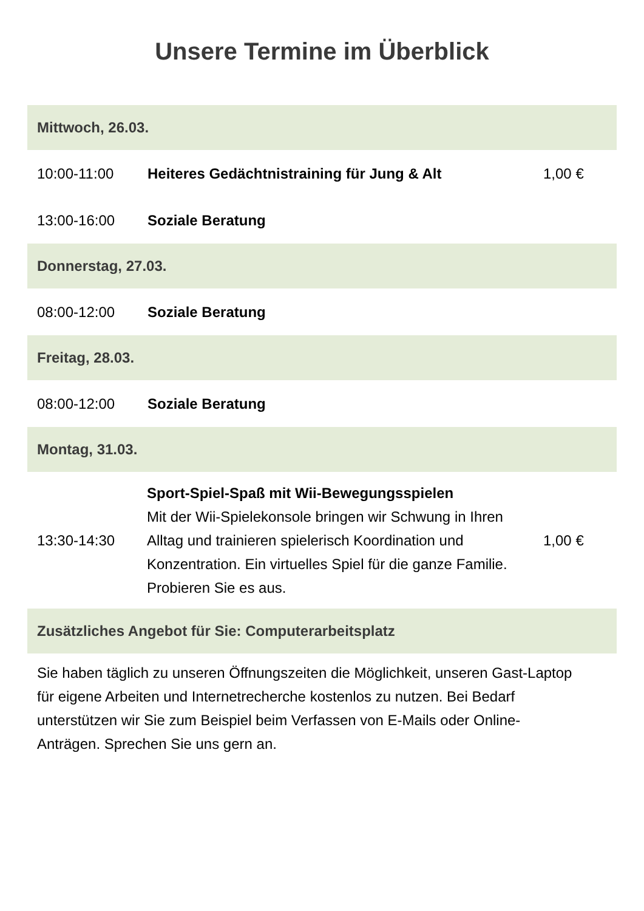Unsere Termine im Überblick
| Mittwoch, 26.03. | | |
| --- | --- | --- |
| 10:00-11:00 | Heiteres Gedächtnistraining für Jung & Alt | 1,00 € |
| 13:00-16:00 | Soziale Beratung | |
| Donnerstag, 27.03. | | |
| 08:00-12:00 | Soziale Beratung | |
| Freitag, 28.03. | | |
| 08:00-12:00 | Soziale Beratung | |
| Montag, 31.03. | | |
| 13:30-14:30 | Sport-Spiel-Spaß mit Wii-Bewegungsspielen Mit der Wii-Spielekonsole bringen wir Schwung in Ihren Alltag und trainieren spielerisch Koordination und Konzentration. Ein virtuelles Spiel für die ganze Familie. Probieren Sie es aus. | 1,00 € |
| Zusätzliches Angebot für Sie: Computerarbeitsplatz | | |
Sie haben täglich zu unseren Öffnungszeiten die Möglichkeit, unseren Gast-Laptop für eigene Arbeiten und Internetrecherche kostenlos zu nutzen. Bei Bedarf unterstützen wir Sie zum Beispiel beim Verfassen von E-Mails oder Online-Anträgen. Sprechen Sie uns gern an.